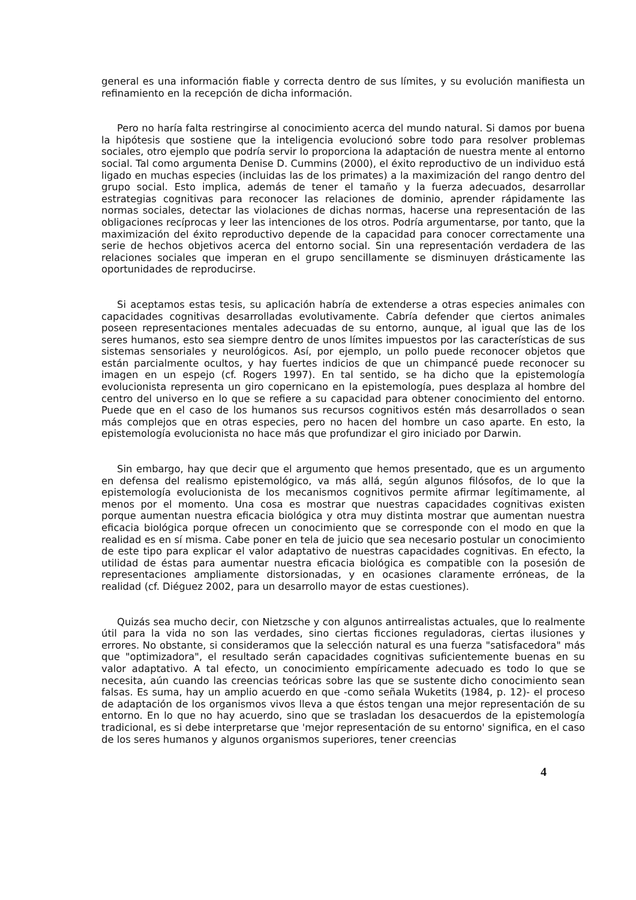general es una información fiable y correcta dentro de sus límites, y su evolución manifiesta un refinamiento en la recepción de dicha información.
Pero no haría falta restringirse al conocimiento acerca del mundo natural. Si damos por buena la hipótesis que sostiene que la inteligencia evolucionó sobre todo para resolver problemas sociales, otro ejemplo que podría servir lo proporciona la adaptación de nuestra mente al entorno social. Tal como argumenta Denise D. Cummins (2000), el éxito reproductivo de un individuo está ligado en muchas especies (incluidas las de los primates) a la maximización del rango dentro del grupo social. Esto implica, además de tener el tamaño y la fuerza adecuados, desarrollar estrategias cognitivas para reconocer las relaciones de dominio, aprender rápidamente las normas sociales, detectar las violaciones de dichas normas, hacerse una representación de las obligaciones recíprocas y leer las intenciones de los otros. Podría argumentarse, por tanto, que la maximización del éxito reproductivo depende de la capacidad para conocer correctamente una serie de hechos objetivos acerca del entorno social. Sin una representación verdadera de las relaciones sociales que imperan en el grupo sencillamente se disminuyen drásticamente las oportunidades de reproducirse.
Si aceptamos estas tesis, su aplicación habría de extenderse a otras especies animales con capacidades cognitivas desarrolladas evolutivamente. Cabría defender que ciertos animales poseen representaciones mentales adecuadas de su entorno, aunque, al igual que las de los seres humanos, esto sea siempre dentro de unos límites impuestos por las características de sus sistemas sensoriales y neurológicos. Así, por ejemplo, un pollo puede reconocer objetos que están parcialmente ocultos, y hay fuertes indicios de que un chimpancé puede reconocer su imagen en un espejo (cf. Rogers 1997). En tal sentido, se ha dicho que la epistemología evolucionista representa un giro copernicano en la epistemología, pues desplaza al hombre del centro del universo en lo que se refiere a su capacidad para obtener conocimiento del entorno. Puede que en el caso de los humanos sus recursos cognitivos estén más desarrollados o sean más complejos que en otras especies, pero no hacen del hombre un caso aparte. En esto, la epistemología evolucionista no hace más que profundizar el giro iniciado por Darwin.
Sin embargo, hay que decir que el argumento que hemos presentado, que es un argumento en defensa del realismo epistemológico, va más allá, según algunos filósofos, de lo que la epistemología evolucionista de los mecanismos cognitivos permite afirmar legítimamente, al menos por el momento. Una cosa es mostrar que nuestras capacidades cognitivas existen porque aumentan nuestra eficacia biológica y otra muy distinta mostrar que aumentan nuestra eficacia biológica porque ofrecen un conocimiento que se corresponde con el modo en que la realidad es en sí misma. Cabe poner en tela de juicio que sea necesario postular un conocimiento de este tipo para explicar el valor adaptativo de nuestras capacidades cognitivas. En efecto, la utilidad de éstas para aumentar nuestra eficacia biológica es compatible con la posesión de representaciones ampliamente distorsionadas, y en ocasiones claramente erróneas, de la realidad (cf. Diéguez 2002, para un desarrollo mayor de estas cuestiones).
Quizás sea mucho decir, con Nietzsche y con algunos antirrealistas actuales, que lo realmente útil para la vida no son las verdades, sino ciertas ficciones reguladoras, ciertas ilusiones y errores. No obstante, si consideramos que la selección natural es una fuerza "satisfacedora" más que "optimizadora", el resultado serán capacidades cognitivas suficientemente buenas en su valor adaptativo. A tal efecto, un conocimiento empíricamente adecuado es todo lo que se necesita, aún cuando las creencias teóricas sobre las que se sustente dicho conocimiento sean falsas. Es suma, hay un amplio acuerdo en que -como señala Wuketits (1984, p. 12)- el proceso de adaptación de los organismos vivos lleva a que éstos tengan una mejor representación de su entorno. En lo que no hay acuerdo, sino que se trasladan los desacuerdos de la epistemología tradicional, es si debe interpretarse que 'mejor representación de su entorno' significa, en el caso de los seres humanos y algunos organismos superiores, tener creencias
4